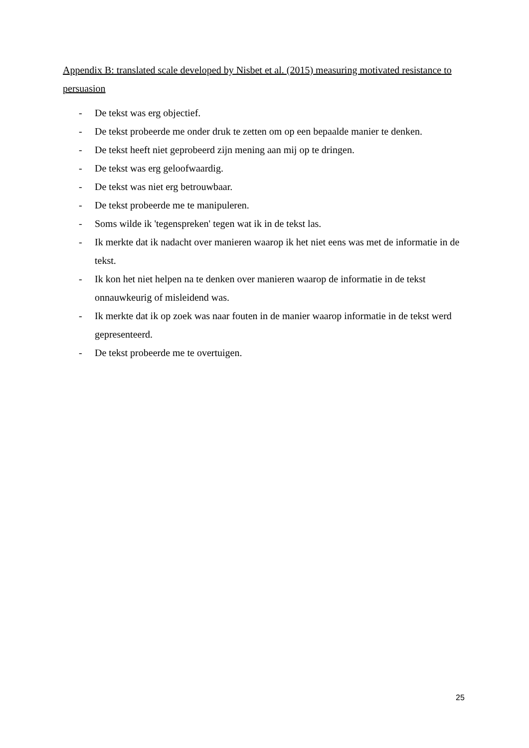Appendix B: translated scale developed by Nisbet et al. (2015) measuring motivated resistance to persuasion
- De tekst was erg objectief.
- De tekst probeerde me onder druk te zetten om op een bepaalde manier te denken.
- De tekst heeft niet geprobeerd zijn mening aan mij op te dringen.
- De tekst was erg geloofwaardig.
- De tekst was niet erg betrouwbaar.
- De tekst probeerde me te manipuleren.
- Soms wilde ik 'tegenspreken' tegen wat ik in de tekst las.
- Ik merkte dat ik nadacht over manieren waarop ik het niet eens was met de informatie in de tekst.
- Ik kon het niet helpen na te denken over manieren waarop de informatie in de tekst onnauwkeurig of misleidend was.
- Ik merkte dat ik op zoek was naar fouten in de manier waarop informatie in de tekst werd gepresenteerd.
- De tekst probeerde me te overtuigen.
25